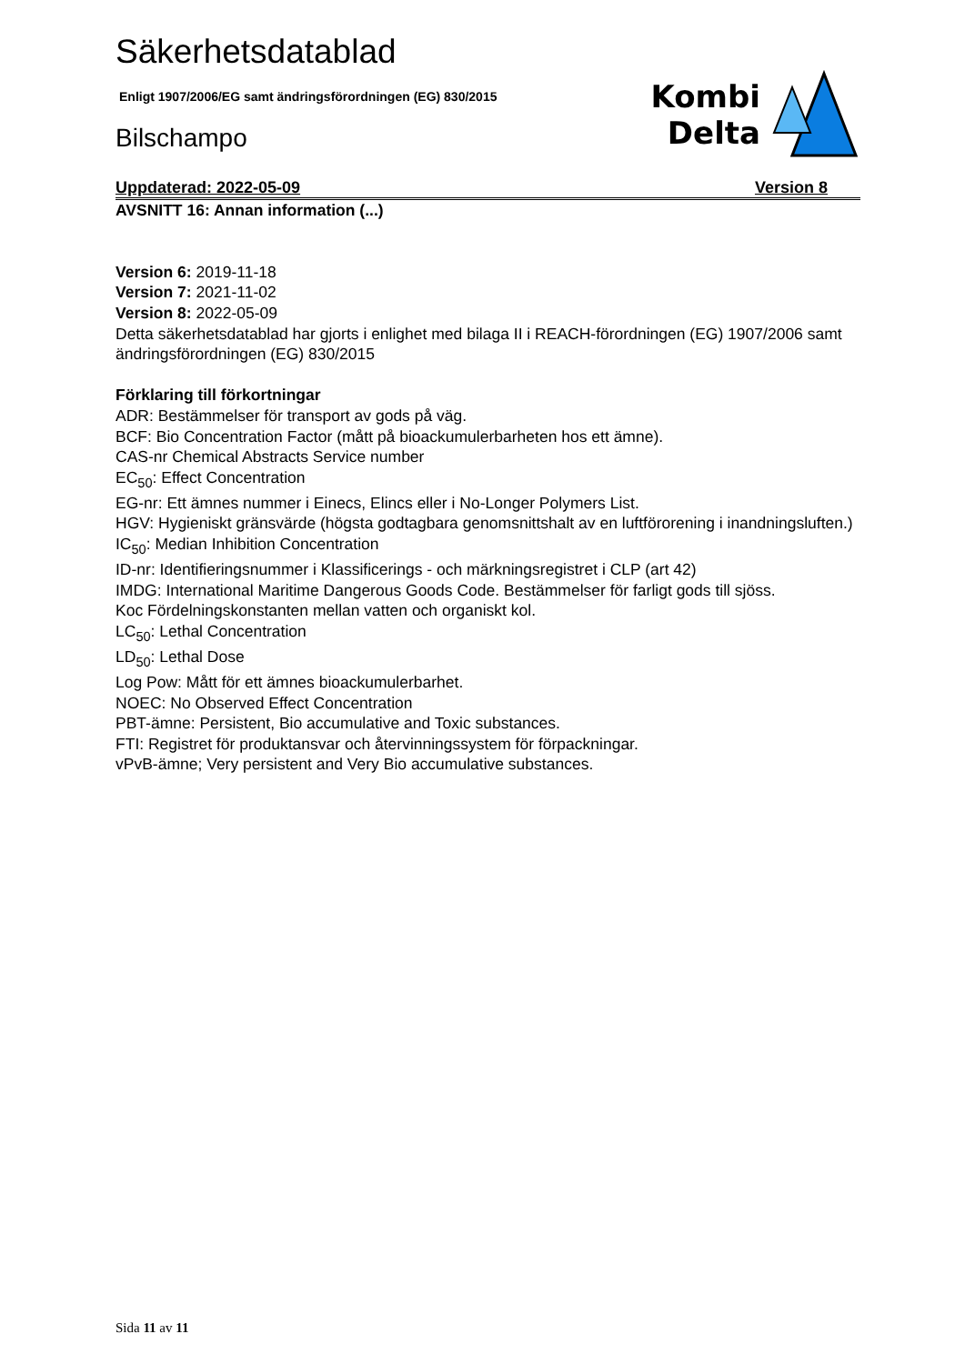Säkerhetsdatablad
Enligt 1907/2006/EG samt ändringsförordningen (EG) 830/2015
Bilschampo
Kombi
Delta
Uppdaterad: 2022-05-09 Version 8
AVSNITT 16: Annan information (...)
Version 6: 2019-11-18
Version 7: 2021-11-02
Version 8: 2022-05-09
Detta säkerhetsdatablad har gjorts i enlighet med bilaga II i REACH-förordningen (EG) 1907/2006 samt ändringsförordningen (EG) 830/2015
Förklaring till förkortningar
ADR: Bestämmelser för transport av gods på väg.
BCF: Bio Concentration Factor (mått på bioackumulerbarheten hos ett ämne).
CAS-nr Chemical Abstracts Service number
EC<sub>50</sub>: Effect Concentration
EG-nr: Ett ämnes nummer i Einecs, Elincs eller i No-Longer Polymers List.
HGV: Hygieniskt gränsvärde (högsta godtagbara genomsnittshalt av en luftförorening i inandningsluften.)
IC<sub>50</sub>: Median Inhibition Concentration
ID-nr: Identifieringsnummer i Klassificerings - och märkningsregistret i CLP (art 42)
IMDG: International Maritime Dangerous Goods Code. Bestämmelser för farligt gods till sjöss.
Koc Fördelningskonstanten mellan vatten och organiskt kol.
LC<sub>50</sub>: Lethal Concentration
LD<sub>50</sub>: Lethal Dose
Log Pow: Mått för ett ämnes bioackumulerbarhet.
NOEC: No Observed Effect Concentration
PBT-ämne: Persistent, Bio accumulative and Toxic substances.
FTI: Registret för produktansvar och återvinningssystem för förpackningar.
vPvB-ämne; Very persistent and Very Bio accumulative substances.
Sida 11 av 11